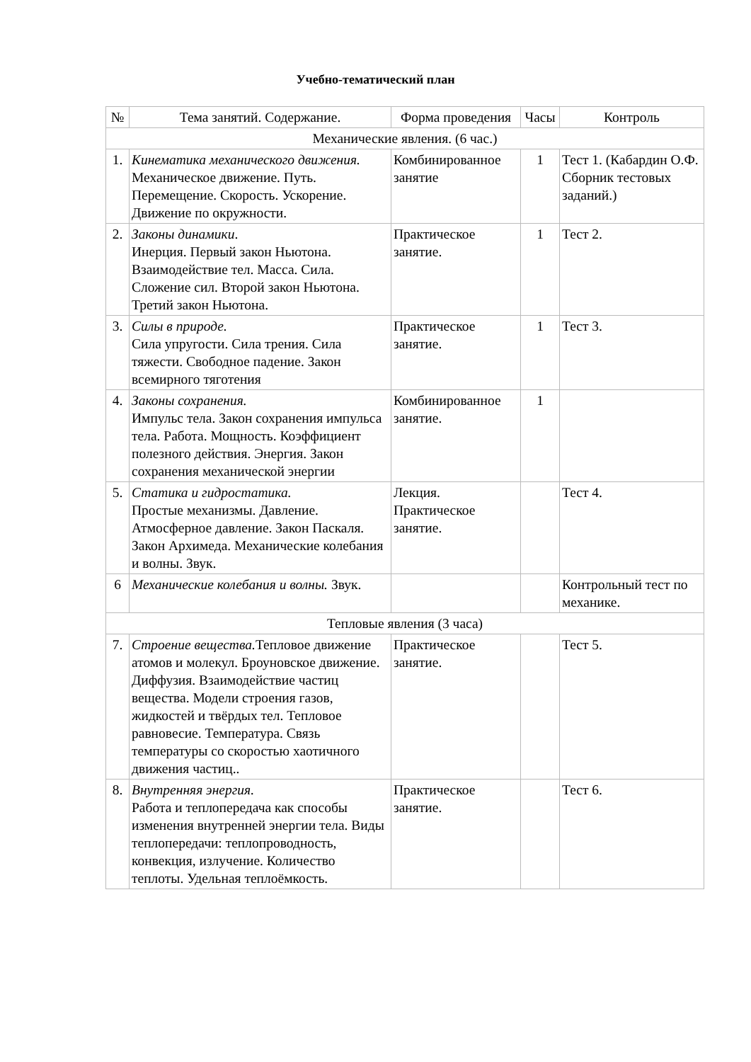Учебно-тематический план
| № | Тема занятий. Содержание. | Форма проведения | Часы | Контроль |
| --- | --- | --- | --- | --- |
| Механические явления. (6 час.) | | | | |
| 1. | Кинематика механического движения. Механическое движение. Путь. Перемещение. Скорость. Ускорение. Движение по окружности. | Комбинированное занятие | 1 | Тест 1. (Кабардин О.Ф. Сборник тестовых заданий.) |
| 2. | Законы динамики . Инерция. Первый закон Ньютона. Взаимодействие тел. Масса. Сила. Сложение сил. Второй закон Ньютона. Третий закон Ньютона. | Практическое занятие. | 1 | Тест 2. |
| 3. | Силы в природе. Сила упругости. Сила трения. Сила тяжести. Свободное падение. Закон всемирного тяготения | Практическое занятие. | 1 | Тест 3. |
| 4. | Законы сохранения. Импульс тела. Закон сохранения импульса тела. Работа. Мощность. Коэффициент полезного действия. Энергия. Закон сохранения механической энергии | Комбинированное занятие. | 1 | |
| 5. | Статика и гидростатика. Простые механизмы. Давление. Атмосферное давление. Закон Паскаля. Закон Архимеда. Механические колебания и волны. Звук. | Лекция. Практическое занятие. | | Тест 4. |
| 6 | Механические колебания и волны. Звук. | | | Контрольный тест по механике. |
| Тепловые явления (3 часа) | | | | |
| 7. | Строение вещества. Тепловое движение атомов и молекул. Броуновское движение. Диффузия. Взаимодействие частиц вещества. Модели строения газов, жидкостей и твёрдых тел. Тепловое равновесие. Температура. Связь температуры со скоростью хаотичного движения частиц.. | Практическое занятие. | | Тест 5. |
| 8. | Внутренняя энергия. Работа и теплопередача как способы изменения внутренней энергии тела. Виды теплопередачи: теплопроводность, конвекция, излучение. Количество теплоты. Удельная теплоёмкость. | Практическое занятие. | | Тест 6. |